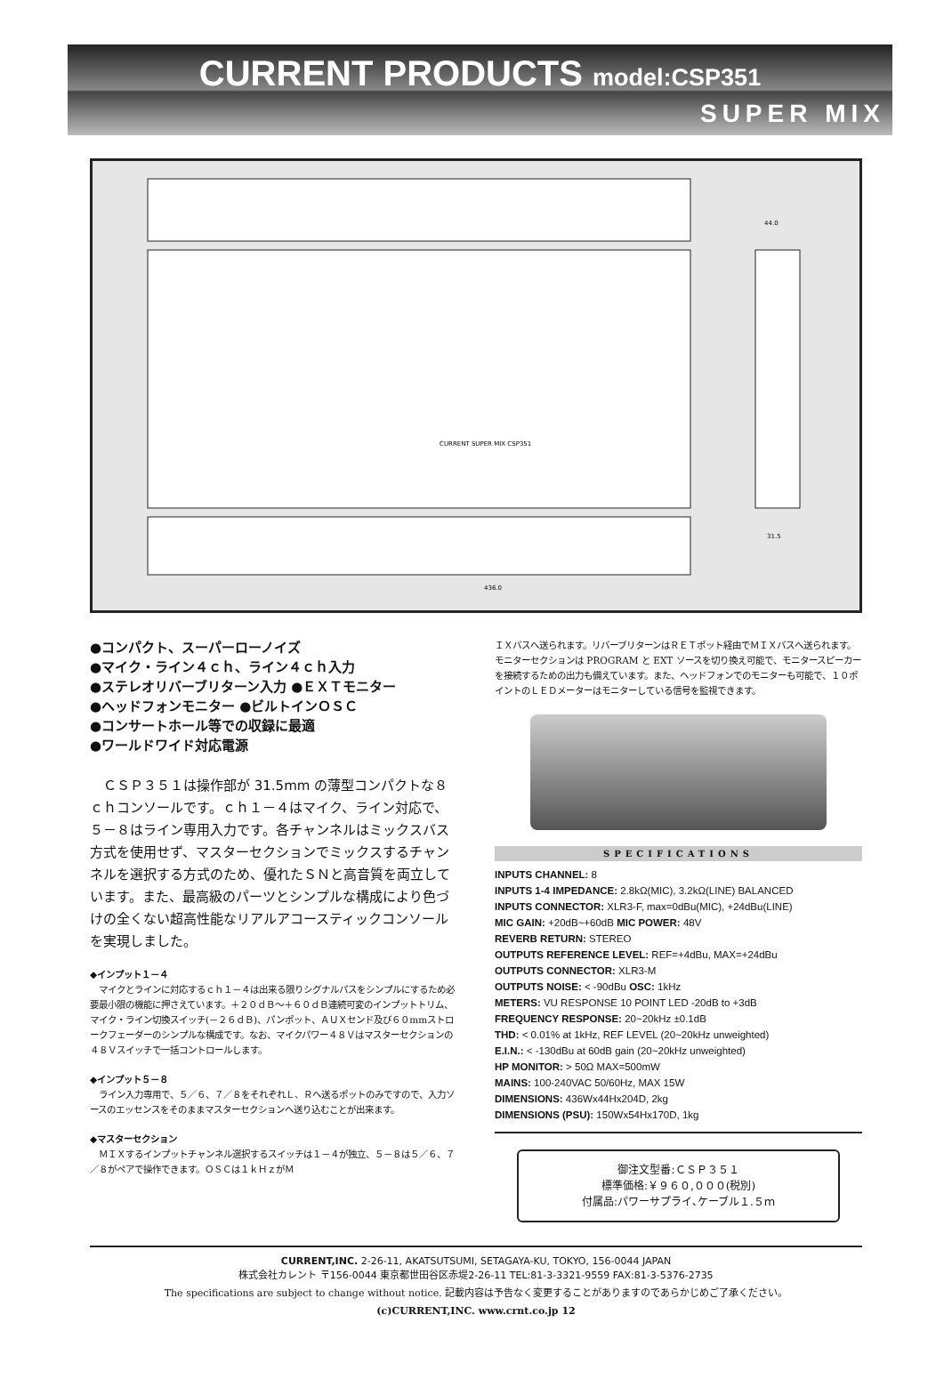CURRENT PRODUCTS model:CSP351
SUPER MIX
436.0
44.0
31.5
CURRENT SUPER MIX CSP351
●コンパクト、スーパーローノイズ
●マイク・ライン４ｃｈ、ライン４ｃｈ入力
●ステレオリバーブリターン入力 ●ＥＸＴモニター
●ヘッドフォンモニター ●ビルトインＯＳＣ
●コンサートホール等での収録に最適
●ワールドワイド対応電源
ＣＳＰ３５１は操作部が 31.5mm の薄型コンパクトな８ｃｈコンソールです。ｃｈ１－４はマイク、ライン対応で、５－８はライン専用入力です。各チャンネルはミックスバス方式を使用せず、マスターセクションでミックスするチャンネルを選択する方式のため、優れたＳＮと高音質を両立しています。また、最高級のパーツとシンプルな構成により色づけの全くない超高性能なリアルアコースティックコンソールを実現しました。
◆インプット１－４
　マイクとラインに対応するｃｈ１－４は出来る限りシグナルパスをシンプルにするため必要最小限の機能に押さえています。＋２０ｄＢ～＋６０ｄＢ連続可変のインプットトリム、マイク・ライン切換スイッチ(－２６ｄＢ)、パンポット、ＡＵＸセンド及び６０mmストロークフェーダーのシンプルな構成です。なお、マイクパワー４８Ｖはマスターセクションの４８Ｖスイッチで一括コントロールします。
◆インプット５－８
　ライン入力専用で、５／６、７／８をそれぞれＬ、Ｒへ送るポットのみですので、入力ソースのエッセンスをそのままマスターセクションへ送り込むことが出来ます。
◆マスターセクション
　ＭＩＸするインプットチャンネル選択するスイッチは１－４が独立、５－８は５／６、７／８がペアで操作できます。ＯＳＣは１ｋＨｚがＭ
ＩＸバスへ送られます。リバーブリターンはＲＥＴポット経由でＭＩＸバスへ送られます。モニターセクションは PROGRAM と EXT ソースを切り換え可能で、モニタースピーカーを接続するための出力も備えています。また、ヘッドフォンでのモニターも可能で、１０ポイントのＬＥＤメーターはモニターしている信号を監視できます。
SPECIFICATIONS
INPUTS CHANNEL: 8
INPUTS 1-4 IMPEDANCE: 2.8kΩ(MIC), 3.2kΩ(LINE) BALANCED
INPUTS CONNECTOR: XLR3-F, max=0dBu(MIC), +24dBu(LINE)
MIC GAIN: +20dB~+60dB MIC POWER: 48V
REVERB RETURN: STEREO
OUTPUTS REFERENCE LEVEL: REF=+4dBu, MAX=+24dBu
OUTPUTS CONNECTOR: XLR3-M
OUTPUTS NOISE: < -90dBu OSC: 1kHz
METERS: VU RESPONSE 10 POINT LED -20dB to +3dB
FREQUENCY RESPONSE: 20~20kHz ±0.1dB
THD: < 0.01% at 1kHz, REF LEVEL (20~20kHz unweighted)
E.I.N.: < -130dBu at 60dB gain (20~20kHz unweighted)
HP MONITOR: > 50Ω MAX=500mW
MAINS: 100-240VAC 50/60Hz, MAX 15W
DIMENSIONS: 436Wx44Hx204D, 2kg
DIMENSIONS (PSU): 150Wx54Hx170D, 1kg
御注文型番:ＣＳＰ３５１
標準価格:￥９６０,０００(税別)
付属品:パワーサプライ､ケーブル１.５ｍ
CURRENT,INC. 2-26-11, AKATSUTSUMI, SETAGAYA-KU, TOKYO, 156-0044 JAPAN
株式会社カレント 〒156-0044 東京都世田谷区赤堤2-26-11 TEL:81-3-3321-9559 FAX:81-3-5376-2735
The specifications are subject to change without notice. 記載内容は予告なく変更することがありますのであらかじめご了承ください。
(c)CURRENT,INC. www.crnt.co.jp 12